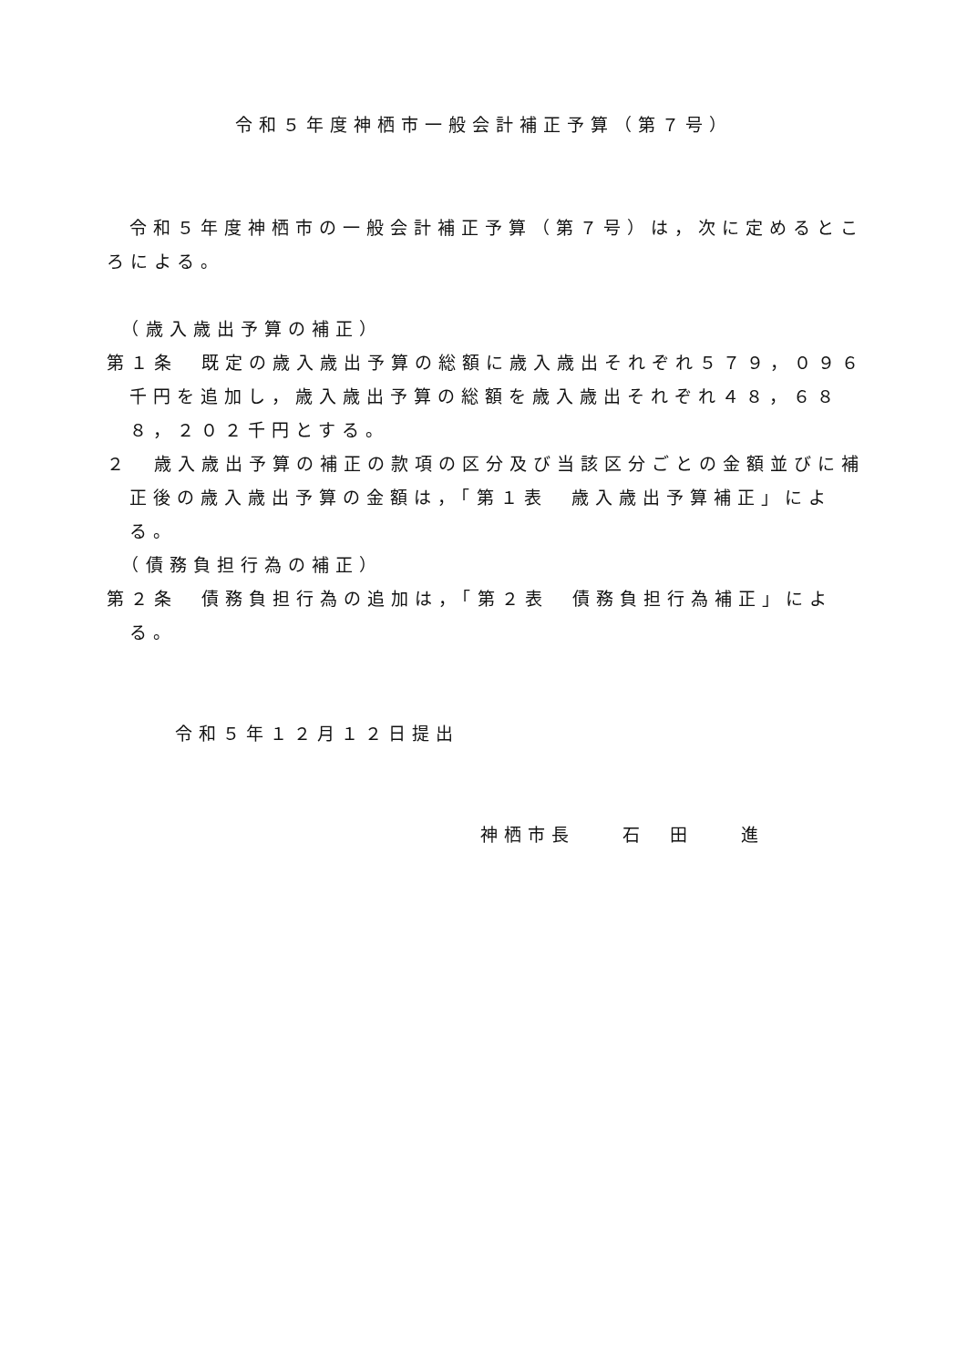令和５年度神栖市一般会計補正予算（第７号）
令和５年度神栖市の一般会計補正予算（第７号）は，次に定めるところによる。
　（歳入歳出予算の補正）
第１条　既定の歳入歳出予算の総額に歳入歳出それぞれ５７９，０９６千円を追加し，歳入歳出予算の総額を歳入歳出それぞれ４８，６８８，２０２千円とする。
２　歳入歳出予算の補正の款項の区分及び当該区分ごとの金額並びに補正後の歳入歳出予算の金額は，「第１表　歳入歳出予算補正」による。
　（債務負担行為の補正）
第２条　債務負担行為の追加は，「第２表　債務負担行為補正」による。
令和５年１２月１２日提出
神栖市長　　石　田　　進